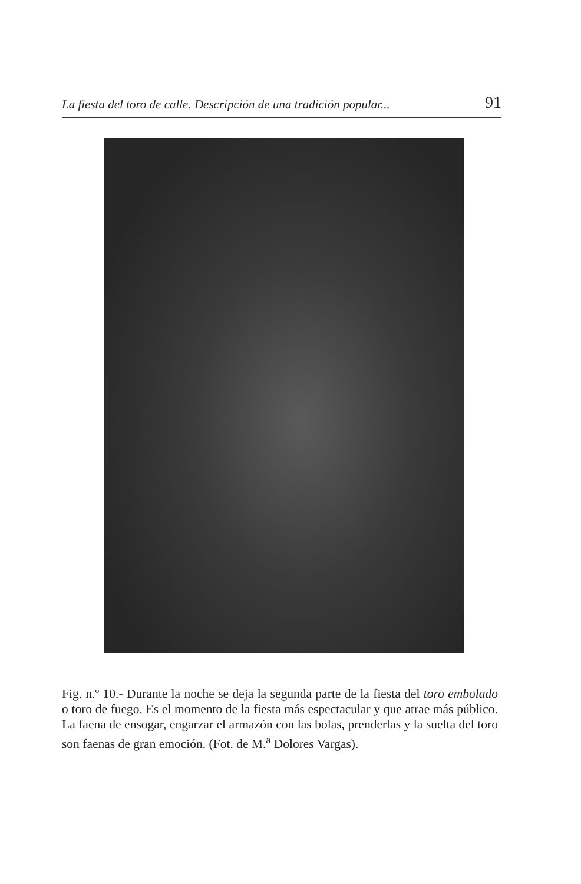La fiesta del toro de calle. Descripción de una tradición popular... 91
Fig. n.º 10.- Durante la noche se deja la segunda parte de la fiesta del toro embolado o toro de fuego. Es el momento de la fiesta más espectacular y que atrae más público. La faena de ensogar, engarzar el armazón con las bolas, prenderlas y la suelta del toro son faenas de gran emoción. (Fot. de M.<sup>a</sup> Dolores Vargas).